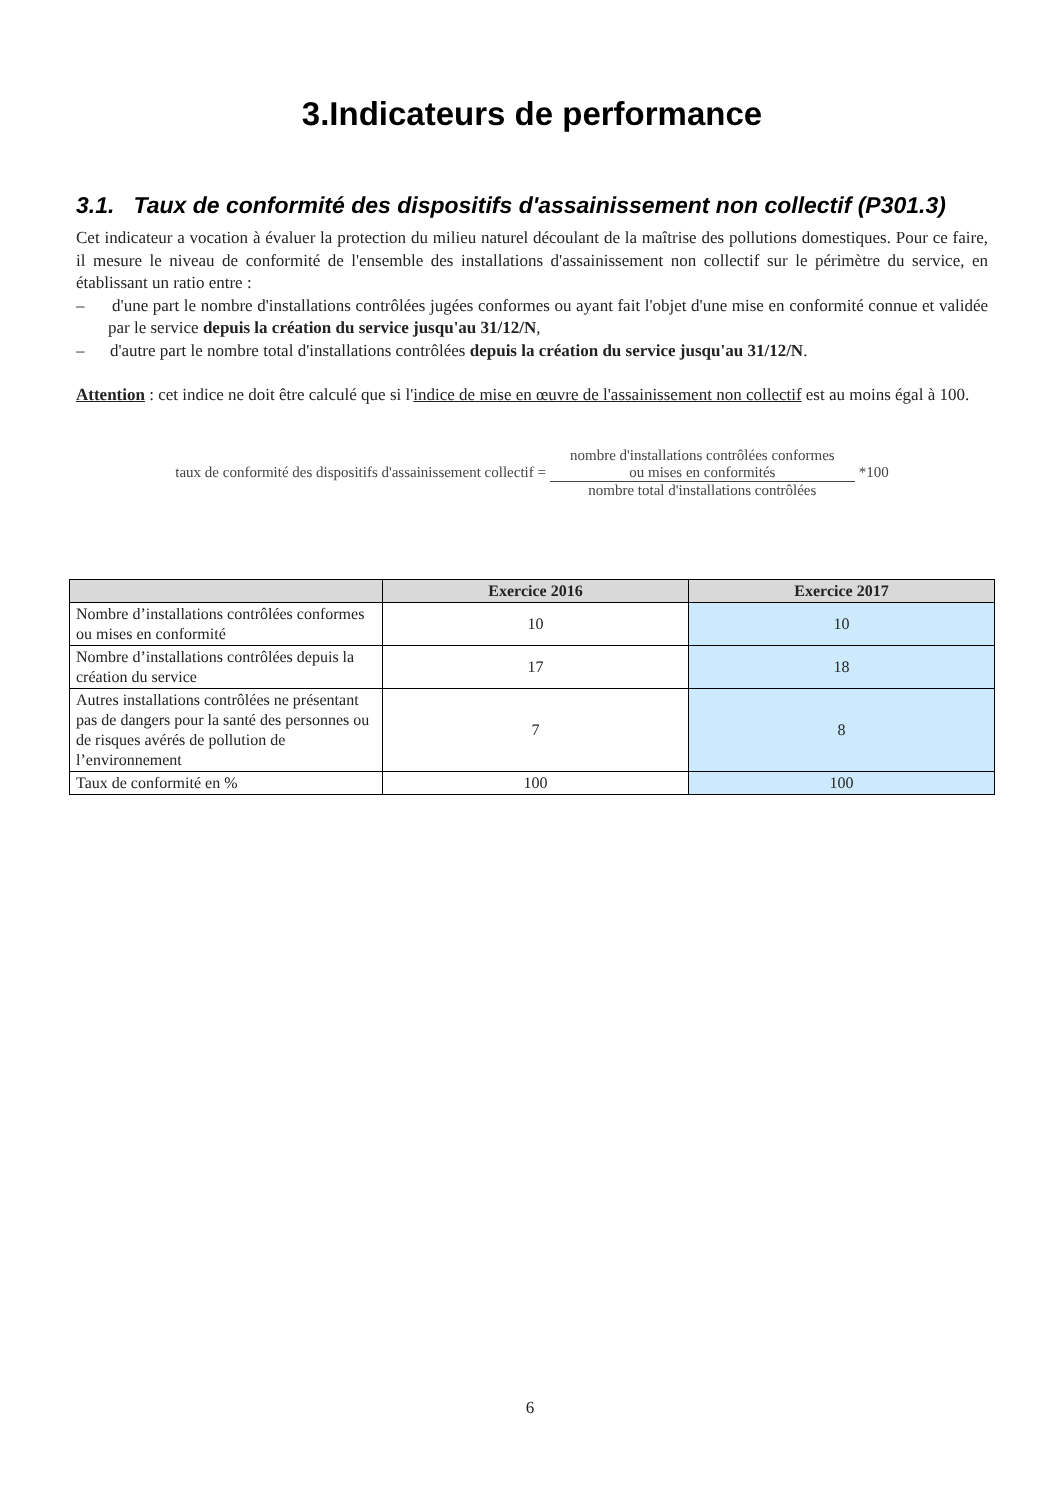3.Indicateurs de performance
3.1. Taux de conformité des dispositifs d'assainissement non collectif (P301.3)
Cet indicateur a vocation à évaluer la protection du milieu naturel découlant de la maîtrise des pollutions domestiques. Pour ce faire, il mesure le niveau de conformité de l'ensemble des installations d'assainissement non collectif sur le périmètre du service, en établissant un ratio entre :
– d'une part le nombre d'installations contrôlées jugées conformes ou ayant fait l'objet d'une mise en conformité connue et validée par le service depuis la création du service jusqu'au 31/12/N,
– d'autre part le nombre total d'installations contrôlées depuis la création du service jusqu'au 31/12/N.
Attention : cet indice ne doit être calculé que si l'indice de mise en œuvre de l'assainissement non collectif est au moins égal à 100.
taux de conformité des dispositifs d'assainissement collectif =
nombre d'installations contrôlées conformes
ou mises en conformités
nombre total d'installations contrôlées
*100
| | Exercice 2016 | Exercice 2017 |
| --- | --- | --- |
| Nombre d’installations contrôlées conformes ou mises en conformité | 10 | 10 |
| Nombre d’installations contrôlées depuis la création du service | 17 | 18 |
| Autres installations contrôlées ne présentant pas de dangers pour la santé des personnes ou de risques avérés de pollution de l’environnement | 7 | 8 |
| Taux de conformité en % | 100 | 100 |
6